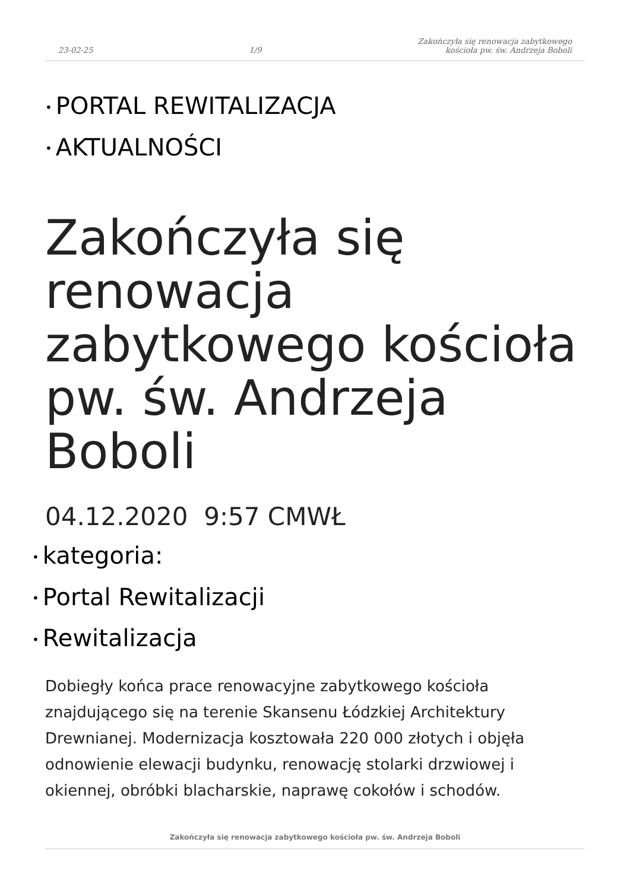23-02-25
1/9
Zakończyła się renowacja zabytkowego
kościoła pw. św. Andrzeja Boboli
• PORTAL REWITALIZACJA
• AKTUALNOŚCI
Zakończyła się renowacja zabytkowego kościoła pw. św. Andrzeja Boboli
04.12.2020 9:57 CMWŁ
• kategoria:
• Portal Rewitalizacji
• Rewitalizacja
Dobiegły końca prace renowacyjne zabytkowego kościoła znajdującego się na terenie Skansenu Łódzkiej Architektury Drewnianej. Modernizacja kosztowała 220 000 złotych i objęła odnowienie elewacji budynku, renowację stolarki drzwiowej i okiennej, obróbki blacharskie, naprawę cokołów i schodów.
Zakończyła się renowacja zabytkowego kościoła pw. św. Andrzeja Boboli